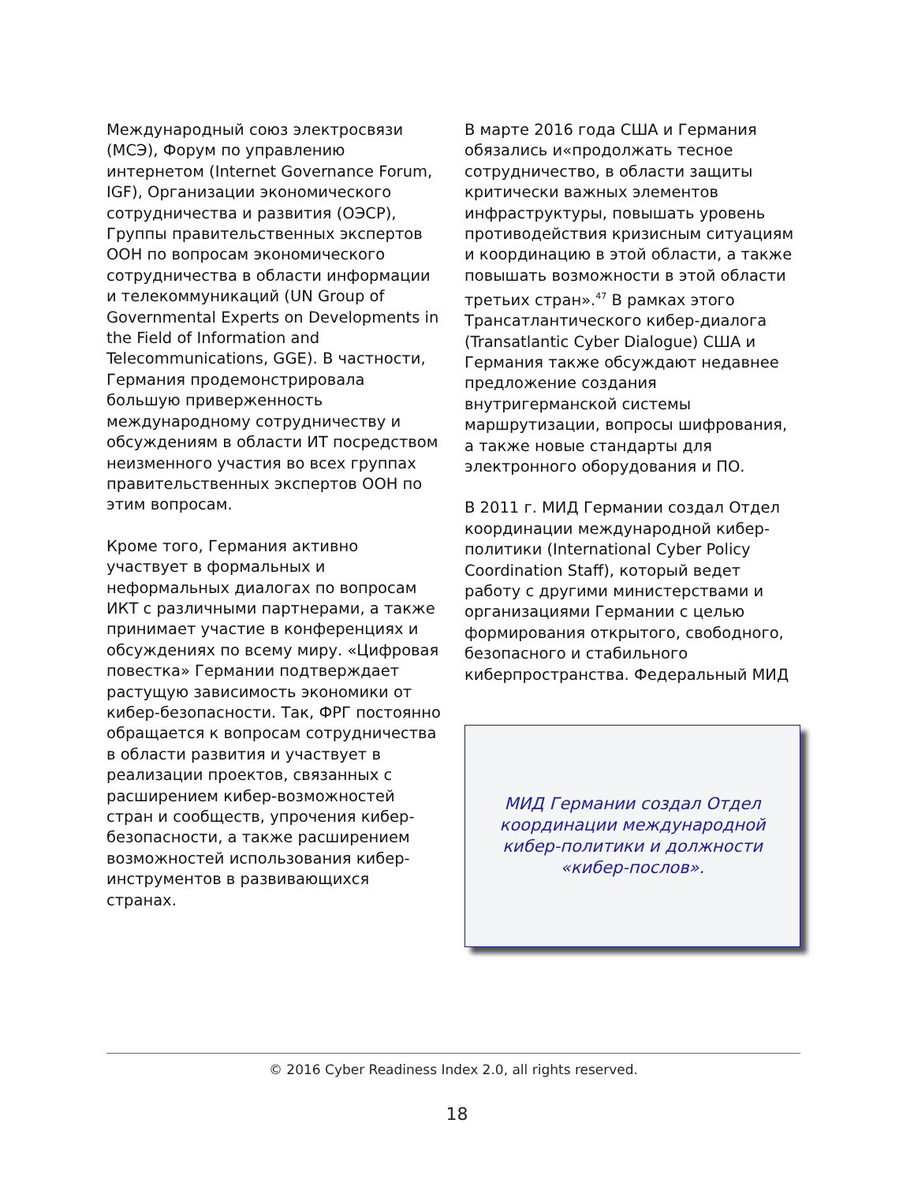Международный союз электросвязи (МСЭ), Форум по управлению интернетом (Internet Governance Forum, IGF), Организации экономического сотрудничества и развития (ОЭСР), Группы правительственных экспертов ООН по вопросам экономического сотрудничества в области информации и телекоммуникаций (UN Group of Governmental Experts on Developments in the Field of Information and Telecommunications, GGE). В частности, Германия продемонстрировала большую приверженность международному сотрудничеству и обсуждениям в области ИТ посредством неизменного участия во всех группах правительственных экспертов ООН по этим вопросам.
Кроме того, Германия активно участвует в формальных и неформальных диалогах по вопросам ИКТ с различными партнерами, а также принимает участие в конференциях и обсуждениях по всему миру. «Цифровая повестка» Германии подтверждает растущую зависимость экономики от кибер-безопасности. Так, ФРГ постоянно обращается к вопросам сотрудничества в области развития и участвует в реализации проектов, связанных с расширением кибер-возможностей стран и сообществ, упрочения кибер-безопасности, а также расширением возможностей использования кибер-инструментов в развивающихся странах.
В марте 2016 года США и Германия обязались и«продолжать тесное сотрудничество, в области защиты критически важных элементов инфраструктуры, повышать уровень противодействия кризисным ситуациям и координацию в этой области, а также повышать возможности в этой области третьих стран».<sup>47</sup> В рамках этого Трансатлантического кибер-диалога (Transatlantic Cyber Dialogue) США и Германия также обсуждают недавнее предложение создания внутригерманской системы маршрутизации, вопросы шифрования, а также новые стандарты для электронного оборудования и ПО.
В 2011 г. МИД Германии создал Отдел координации международной кибер-политики (International Cyber Policy Coordination Staff), который ведет работу с другими министерствами и организациями Германии с целью формирования открытого, свободного, безопасного и стабильного киберпространства. Федеральный МИД
МИД Германии создал Отдел координации международной кибер-политики и должности «кибер-послов».
© 2016 Cyber Readiness Index 2.0, all rights reserved.
18